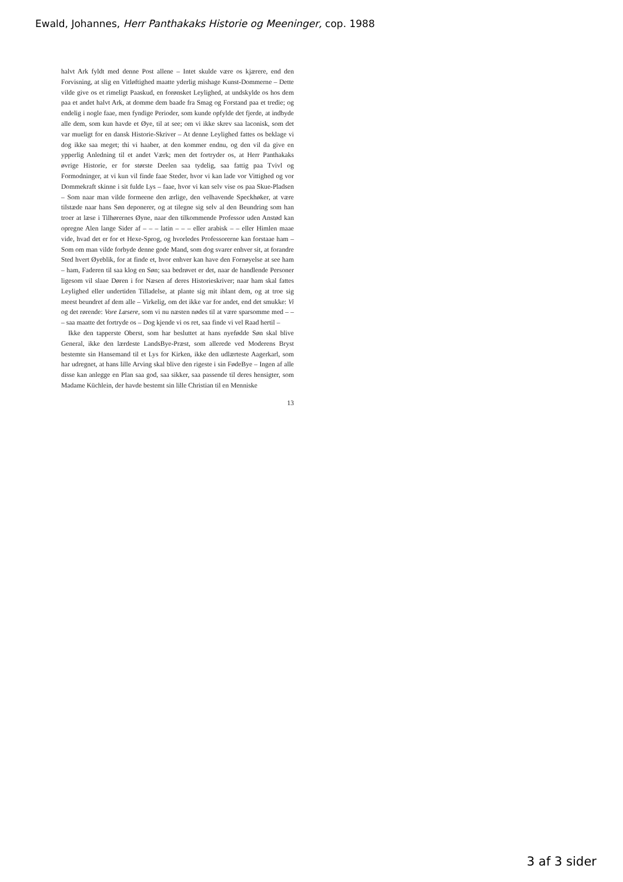Ewald, Johannes, Herr Panthakaks Historie og Meeninger, cop. 1988
halvt Ark fyldt med denne Post allene – Intet skulde være os kjærere, end den Forvisning, at slig en Vitløftighed maatte yderlig mishage Kunst-Dommerne – Dette vilde give os et rimeligt Paaskud, en forønsket Leylighed, at undskylde os hos dem paa et andet halvt Ark, at domme dem baade fra Smag og Forstand paa et tredie; og endelig i nogle faae, men fyndige Perioder, som kunde opfylde det fjerde, at indbyde alle dem, som kun havde et Øye, til at see; om vi ikke skrev saa laconisk, som det var mueligt for en dansk Historie-Skriver – At denne Leylighed fattes os beklage vi dog ikke saa meget; thi vi haaber, at den kommer endnu, og den vil da give en ypperlig Anledning til et andet Værk; men det fortryder os, at Herr Panthakaks øvrige Historie, er for største Deelen saa tydelig, saa fattig paa Tvivl og Formodninger, at vi kun vil finde faae Steder, hvor vi kan lade vor Vittighed og vor Dommekraft skinne i sit fulde Lys – faae, hvor vi kan selv vise os paa Skue-Pladsen – Som naar man vilde formeene den ærlige, den velhavende Speckhøker, at være tilstæde naar hans Søn deponerer, og at tilegne sig selv al den Beundring som han troer at læse i Tilhørernes Øyne, naar den tilkommende Professor uden Anstød kan opregne Alen lange Sider af – – – latin – – – eller arabisk – – eller Himlen maae vide, hvad det er for et Hexe-Sprog, og hvorledes Professorerne kan forstaae ham – Som om man vilde forbyde denne gode Mand, som dog svarer enhver sit, at forandre Sted hvert Øyeblik, for at finde et, hvor enhver kan have den Fornøyelse at see ham – ham, Faderen til saa klog en Søn; saa bedrøvet er det, naar de handlende Personer ligesom vil slaae Døren i for Næsen af deres Historieskriver; naar ham skal fattes Leylighed eller undertiden Tilladelse, at plante sig mit iblant dem, og at troe sig meest beundret af dem alle – Virkelig, om det ikke var for andet, end det smukke: Vi og det rørende: Vore Læsere, som vi nu næsten nødes til at være sparsomme med – – – saa maatte det fortryde os – Dog kjende vi os ret, saa finde vi vel Raad hertil –
Ikke den tapperste Oberst, som har besluttet at hans nyefødde Søn skal blive General, ikke den lærdeste LandsBye-Præst, som allerede ved Moderens Bryst bestemte sin Hansemand til et Lys for Kirken, ikke den udlærteste Aagerkarl, som har udregnet, at hans lille Arving skal blive den rigeste i sin FødeBye – Ingen af alle disse kan anlegge en Plan saa god, saa sikker, saa passende til deres hensigter, som Madame Küchlein, der havde bestemt sin lille Christian til en Menniske
13
3 af 3 sider